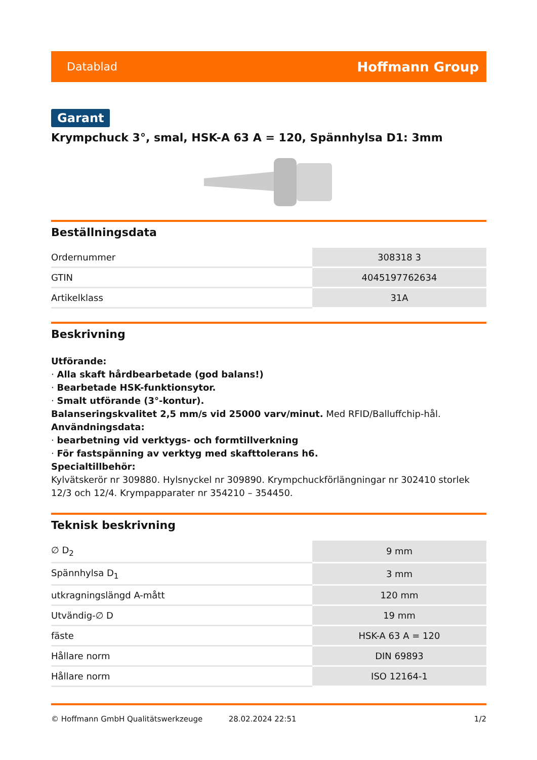Datablad Hoffmann Group
Garant
Krympchuck 3°, smal, HSK-A 63 A = 120, Spännhylsa D1: 3mm
Beställningsdata
| Ordernummer | 308318 3 |
| GTIN | 4045197762634 |
| Artikelklass | 31A |
Beskrivning
Utförande:
· Alla skaft hårdbearbetade (god balans!)
· Bearbetade HSK-funktionsytor.
· Smalt utförande (3°-kontur).
Balanseringskvalitet 2,5 mm/s vid 25000 varv/minut. Med RFID/Balluffchip-hål.
Användningsdata:
· bearbetning vid verktygs- och formtillverkning
· För fastspänning av verktyg med skafttolerans h6.
Specialtillbehör:
Kylvätskerör nr 309880. Hylsnyckel nr 309890. Krympchuckförlängningar nr 302410 storlek 12/3 och 12/4. Krympapparater nr 354210 – 354450.
Teknisk beskrivning
| ∅ D<sub>2</sub> | 9 mm |
| Spännhylsa D<sub>1</sub> | 3 mm |
| utkragningslängd A-mått | 120 mm |
| Utvändig-∅ D | 19 mm |
| fäste | HSK-A 63 A = 120 |
| Hållare norm | DIN 69893 |
| Hållare norm | ISO 12164-1 |
© Hoffmann GmbH Qualitätswerkzeuge 28.02.2024 22:51 1/2